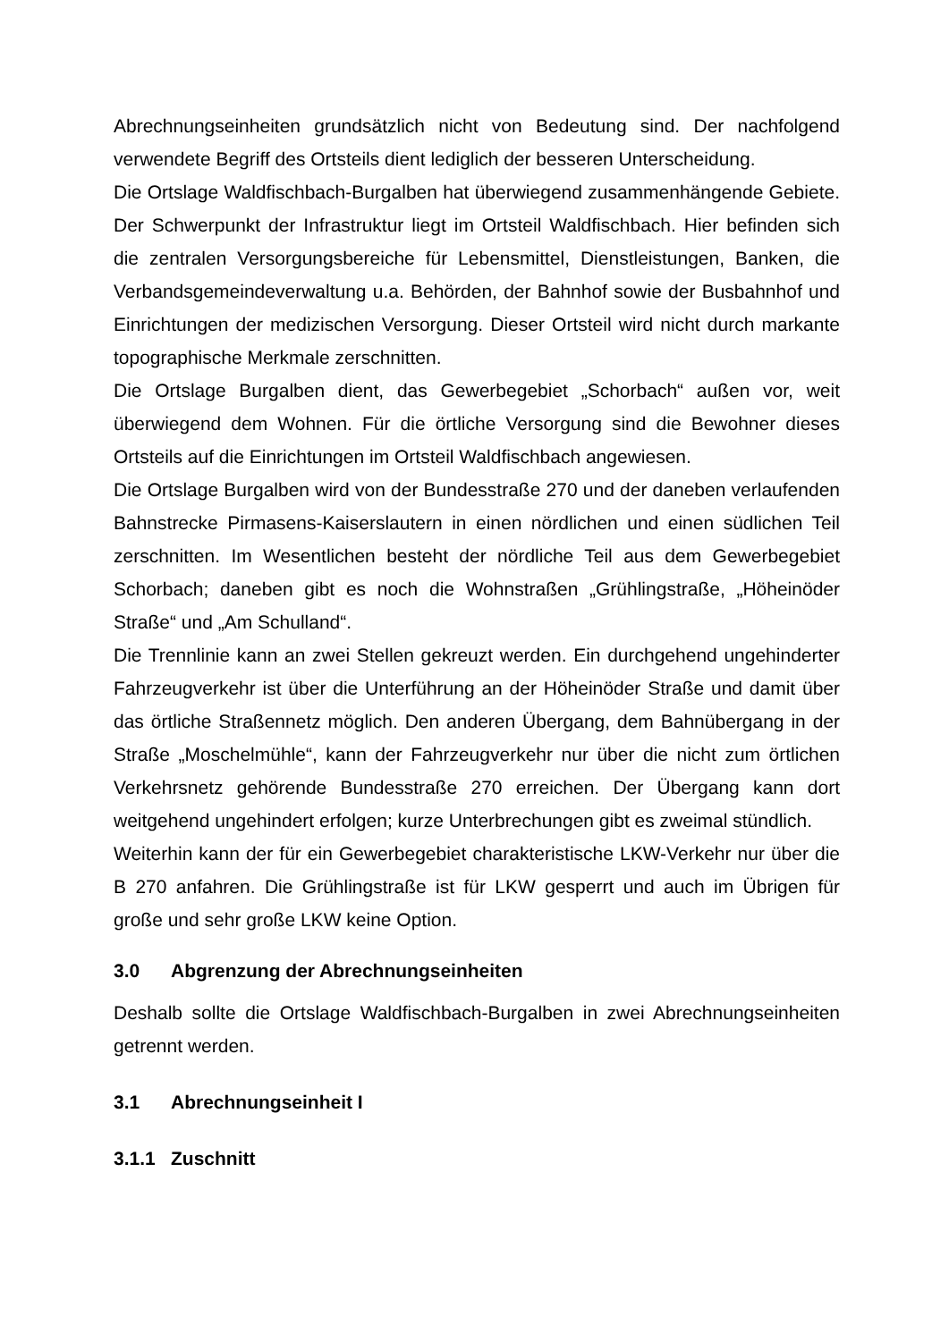Abrechnungseinheiten grundsätzlich nicht von Bedeutung sind. Der nachfolgend verwendete Begriff des Ortsteils dient lediglich der besseren Unterscheidung.
Die Ortslage Waldfischbach-Burgalben hat überwiegend zusammenhängende Gebiete. Der Schwerpunkt der Infrastruktur liegt im Ortsteil Waldfischbach. Hier befinden sich die zentralen Versorgungsbereiche für Lebensmittel, Dienstleistungen, Banken, die Verbandsgemeindeverwaltung u.a. Behörden, der Bahnhof sowie der Busbahnhof und Einrichtungen der medizischen Versorgung. Dieser Ortsteil wird nicht durch markante topographische Merkmale zerschnitten.
Die Ortslage Burgalben dient, das Gewerbegebiet „Schorbach“ außen vor, weit überwiegend dem Wohnen. Für die örtliche Versorgung sind die Bewohner dieses Ortsteils auf die Einrichtungen im Ortsteil Waldfischbach angewiesen.
Die Ortslage Burgalben wird von der Bundesstraße 270 und der daneben verlaufenden Bahnstrecke Pirmasens-Kaiserslautern in einen nördlichen und einen südlichen Teil zerschnitten. Im Wesentlichen besteht der nördliche Teil aus dem Gewerbegebiet Schorbach; daneben gibt es noch die Wohnstraßen „Grühlingstraße, „Höheinöder Straße“ und „Am Schulland“.
Die Trennlinie kann an zwei Stellen gekreuzt werden. Ein durchgehend ungehinderter Fahrzeugverkehr ist über die Unterführung an der Höheinöder Straße und damit über das örtliche Straßennetz möglich. Den anderen Übergang, dem Bahnübergang in der Straße „Moschelmühle“, kann der Fahrzeugverkehr nur über die nicht zum örtlichen Verkehrsnetz gehörende Bundesstraße 270 erreichen. Der Übergang kann dort weitgehend ungehindert erfolgen; kurze Unterbrechungen gibt es zweimal stündlich.
Weiterhin kann der für ein Gewerbegebiet charakteristische LKW-Verkehr nur über die B 270 anfahren. Die Grühlingstraße ist für LKW gesperrt und auch im Übrigen für große und sehr große LKW keine Option.
3.0 Abgrenzung der Abrechnungseinheiten
Deshalb sollte die Ortslage Waldfischbach-Burgalben in zwei Abrechnungseinheiten getrennt werden.
3.1 Abrechnungseinheit I
3.1.1 Zuschnitt